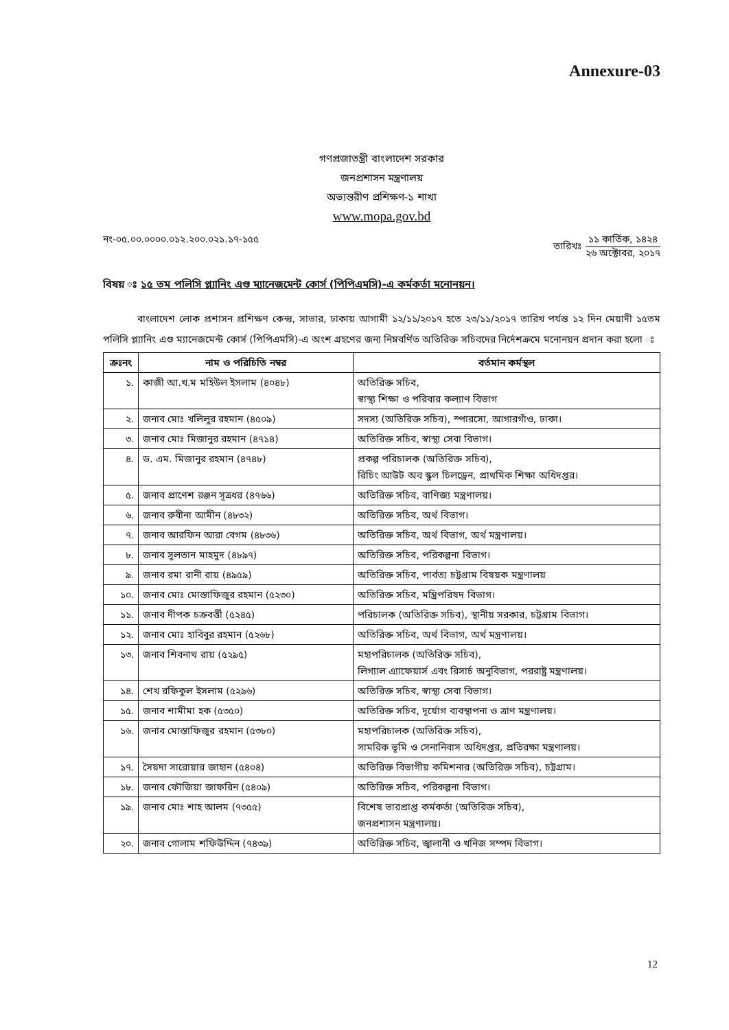Annexure-03
গণপ্রজাতন্ত্রী বাংলাদেশ সরকার
জনপ্রশাসন মন্ত্রণালয়
অভ্যন্তরীণ প্রশিক্ষণ-১ শাখা
www.mopa.gov.bd
নং-০৫.০০.০০০০.০১২.২০০.০২১.১৭-১৫৫
তারিখঃ
১১ কার্তিক, ১৪২৪
২৬ অক্টোবর, ২০১৭
বিষয় ঃ ১৫ তম পলিসি প্ল্যানিং এণ্ড ম্যানেজমেন্ট কোর্স (পিপিএমসি)-এ কর্মকর্তা মনোনয়ন।
বাংলাদেশ লোক প্রশাসন প্রশিক্ষণ কেন্দ্র, সাভার, ঢাকায় আগামী ১২/১১/২০১৭ হতে ২৩/১১/২০১৭ তারিখ পর্যন্ত ১২ দিন মেয়াদী ১৫তম পলিসি প্ল্যানিং এণ্ড ম্যানেজমেন্ট কোর্স (পিপিএমসি)-এ অংশ গ্রহণের জন্য নিম্নবর্ণিত অতিরিক্ত সচিবদের নির্দেশক্রমে মনোনয়ন প্রদান করা হলো ঃ
| ক্রঃনং | নাম ও পরিচিতি নম্বর | বর্তমান কর্মস্থল |
| --- | --- | --- |
| ১. | কাজী আ.খ.ম মহিউল ইসলাম (৪০৪৮) | অতিরিক্ত সচিব, স্বাস্থ্য শিক্ষা ও পরিবার কল্যাণ বিভাগ |
| ২. | জনাব মোঃ খলিলুর রহমান (৪৫০৯) | সদস্য (অতিরিক্ত সচিব), স্পারসো, আগারগাঁও, ঢাকা। |
| ৩. | জনাব মোঃ মিজানুর রহমান (৪৭১৪) | অতিরিক্ত সচিব, স্বাস্থ্য সেবা বিভাগ। |
| ৪. | ড. এম. মিজানুর রহমান (৪৭৪৮) | প্রকল্প পরিচালক (অতিরিক্ত সচিব), রিচিং আউট অব স্কুল চিলড্রেন, প্রাথমিক শিক্ষা অধিদপ্তর। |
| ৫. | জনাব প্রাণেশ রঞ্জন সূত্রধর (৪৭৬৬) | অতিরিক্ত সচিব, বাণিজ্য মন্ত্রণালয়। |
| ৬. | জনাব রুবীনা আমীন (৪৮৩২) | অতিরিক্ত সচিব, অর্থ বিভাগ। |
| ৭. | জনাব আরফিন আরা বেগম (৪৮৩৬) | অতিরিক্ত সচিব, অর্থ বিভাগ, অর্থ মন্ত্রণালয়। |
| ৮. | জনাব সুলতান মাহমুদ (৪৮৯৭) | অতিরিক্ত সচিব, পরিকল্পনা বিভাগ। |
| ৯. | জনাব রমা রানী রায় (৪৯৫৯) | অতিরিক্ত সচিব, পার্বত্য চট্টগ্রাম বিষয়ক মন্ত্রণালয় |
| ১০. | জনাব মোঃ মোস্তাফিজুর রহমান (৫২৩০) | অতিরিক্ত সচিব, মন্ত্রিপরিষদ বিভাগ। |
| ১১. | জনাব দীপক চক্রবর্ত্তী (৫২৪৫) | পরিচালক (অতিরিক্ত সচিব), স্থানীয় সরকার, চট্টগ্রাম বিভাগ। |
| ১২. | জনাব মোঃ হাবিবুর রহমান (৫২৬৮) | অতিরিক্ত সচিব, অর্থ বিভাগ, অর্থ মন্ত্রণালয়। |
| ১৩. | জনাব শিবনাথ রায় (৫২৯৫) | মহাপরিচালক (অতিরিক্ত সচিব), লিগ্যাল এ্যাফেয়ার্স এবং রিসার্চ অনুবিভাগ, পররাষ্ট্র মন্ত্রণালয়। |
| ১৪. | শেখ রফিকুল ইসলাম (৫২৯৬) | অতিরিক্ত সচিব, স্বাস্থ্য সেবা বিভাগ। |
| ১৫. | জনাব শামীমা হক (৫৩৫০) | অতিরিক্ত সচিব, দূর্যোগ ব্যবস্থাপনা ও ত্রাণ মন্ত্রণালয়। |
| ১৬. | জনাব মোস্তাফিজুর রহমান (৫৩৮০) | মহাপরিচালক (অতিরিক্ত সচিব), সামরিক ভূমি ও সেনানিবাস অধিদপ্তর, প্রতিরক্ষা মন্ত্রণালয়। |
| ১৭. | সৈয়দা সারোয়ার জাহান (৫৪০৪) | অতিরিক্ত বিভাগীয় কমিশনার (অতিরিক্ত সচিব), চট্টগ্রাম। |
| ১৮. | জনাব ফৌজিয়া জাফরিন (৫৪০৯) | অতিরিক্ত সচিব, পরিকল্পনা বিভাগ। |
| ১৯. | জনাব মোঃ শাহ আলম (৭৩৫৫) | বিশেষ ভারপ্রাপ্ত কর্মকর্তা (অতিরিক্ত সচিব), জনপ্রশাসন মন্ত্রণালয়। |
| ২০. | জনাব গোলাম শফিউদ্দিন (৭৪৩৯) | অতিরিক্ত সচিব, জ্বালানী ও খনিজ সম্পদ বিভাগ। |
12